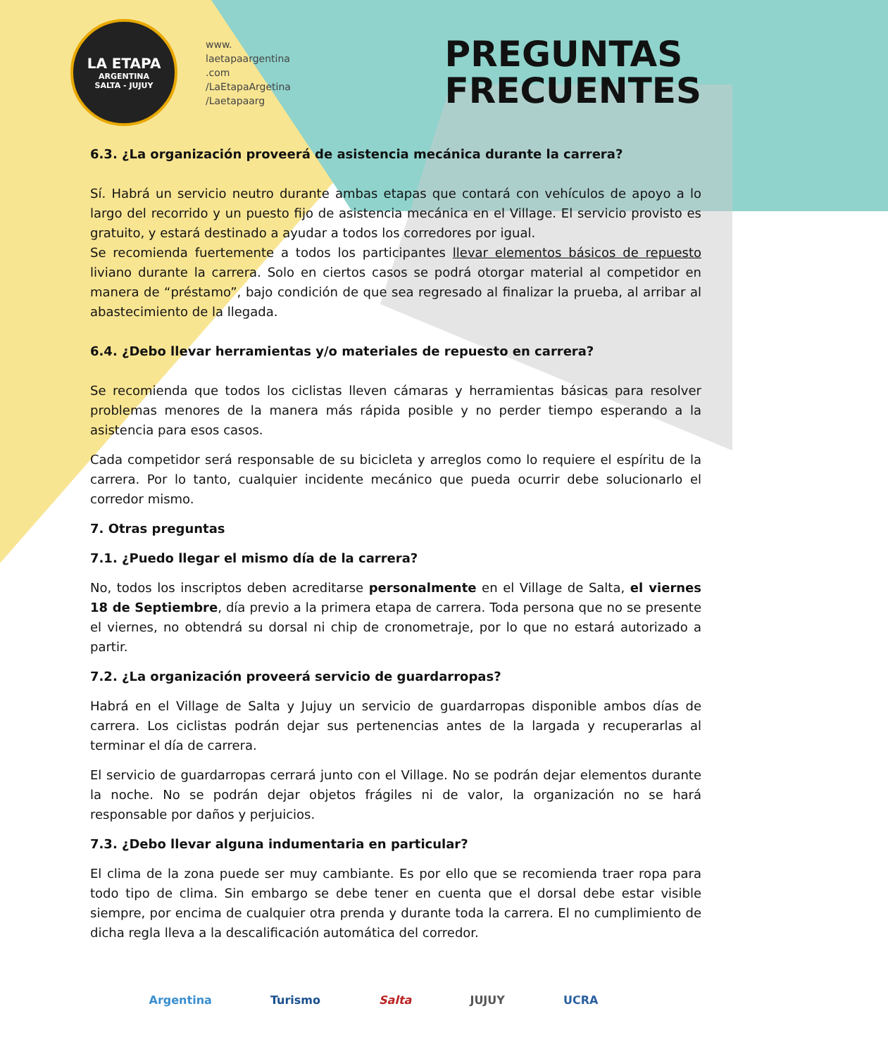LA ETAPA
ARGENTINA
SALTA - JUJUY
www.
laetapaargentina
.com
/LaEtapaArgetina
/Laetapaarg
PREGUNTAS
FRECUENTES
6.3. ¿La organización proveerá de asistencia mecánica durante la carrera?
Sí. Habrá un servicio neutro durante ambas etapas que contará con vehículos de apoyo a lo largo del recorrido y un puesto fijo de asistencia mecánica en el Village. El servicio provisto es gratuito, y estará destinado a ayudar a todos los corredores por igual.
Se recomienda fuertemente a todos los participantes llevar elementos básicos de repuesto liviano durante la carrera. Solo en ciertos casos se podrá otorgar material al competidor en manera de “préstamo”, bajo condición de que sea regresado al finalizar la prueba, al arribar al abastecimiento de la llegada.
6.4. ¿Debo llevar herramientas y/o materiales de repuesto en carrera?
Se recomienda que todos los ciclistas lleven cámaras y herramientas básicas para resolver problemas menores de la manera más rápida posible y no perder tiempo esperando a la asistencia para esos casos.
Cada competidor será responsable de su bicicleta y arreglos como lo requiere el espíritu de la carrera. Por lo tanto, cualquier incidente mecánico que pueda ocurrir debe solucionarlo el corredor mismo.
7. Otras preguntas
7.1. ¿Puedo llegar el mismo día de la carrera?
No, todos los inscriptos deben acreditarse personalmente en el Village de Salta, el viernes 18 de Septiembre, día previo a la primera etapa de carrera. Toda persona que no se presente el viernes, no obtendrá su dorsal ni chip de cronometraje, por lo que no estará autorizado a partir.
7.2. ¿La organización proveerá servicio de guardarropas?
Habrá en el Village de Salta y Jujuy un servicio de guardarropas disponible ambos días de carrera. Los ciclistas podrán dejar sus pertenencias antes de la largada y recuperarlas al terminar el día de carrera.
El servicio de guardarropas cerrará junto con el Village. No se podrán dejar elementos durante la noche. No se podrán dejar objetos frágiles ni de valor, la organización no se hará responsable por daños y perjuicios.
7.3. ¿Debo llevar alguna indumentaria en particular?
El clima de la zona puede ser muy cambiante. Es por ello que se recomienda traer ropa para todo tipo de clima. Sin embargo se debe tener en cuenta que el dorsal debe estar visible siempre, por encima de cualquier otra prenda y durante toda la carrera. El no cumplimiento de dicha regla lleva a la descalificación automática del corredor.
Argentina Turismo Salta JUJUY UCRA